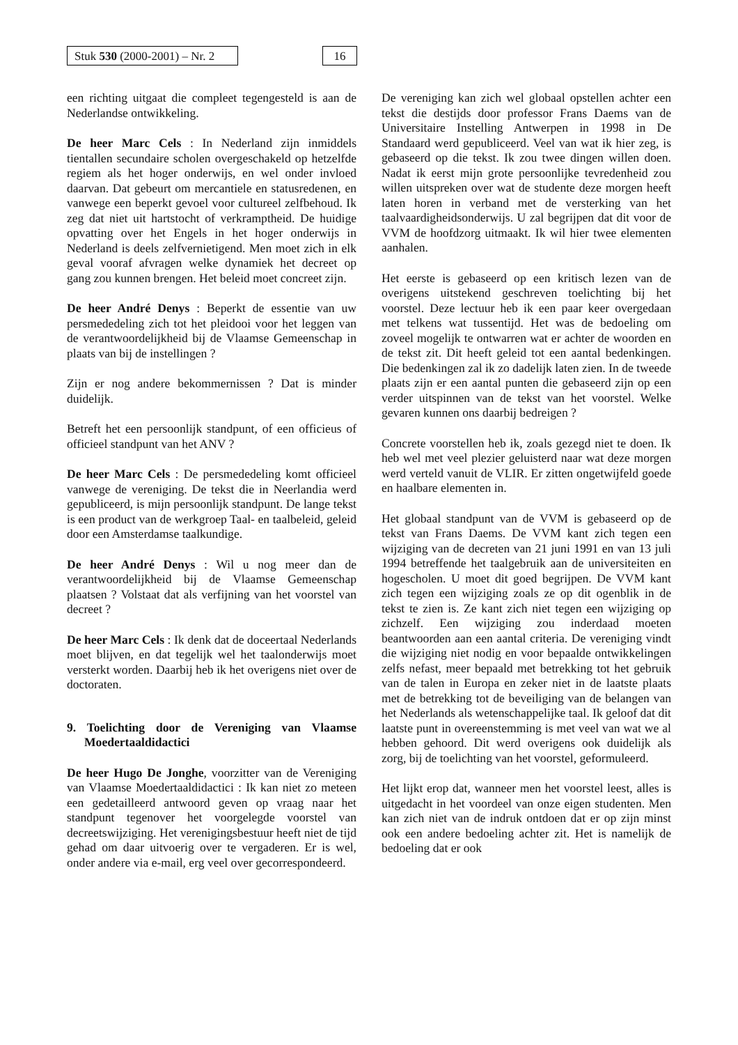Stuk 530 (2000-2001) – Nr. 2
16
een richting uitgaat die compleet tegengesteld is aan de Nederlandse ontwikkeling.
De heer Marc Cels : In Nederland zijn inmiddels tientallen secundaire scholen overgeschakeld op hetzelfde regiem als het hoger onderwijs, en wel onder invloed daarvan. Dat gebeurt om mercantiele en statusredenen, en vanwege een beperkt gevoel voor cultureel zelfbehoud. Ik zeg dat niet uit hartstocht of verkramptheid. De huidige opvatting over het Engels in het hoger onderwijs in Nederland is deels zelfvernietigend. Men moet zich in elk geval vooraf afvragen welke dynamiek het decreet op gang zou kunnen brengen. Het beleid moet concreet zijn.
De heer André Denys : Beperkt de essentie van uw persmededeling zich tot het pleidooi voor het leggen van de verantwoordelijkheid bij de Vlaamse Gemeenschap in plaats van bij de instellingen ?
Zijn er nog andere bekommernissen ? Dat is minder duidelijk.
Betreft het een persoonlijk standpunt, of een officieus of officieel standpunt van het ANV ?
De heer Marc Cels : De persmededeling komt officieel vanwege de vereniging. De tekst die in Neerlandia werd gepubliceerd, is mijn persoonlijk standpunt. De lange tekst is een product van de werkgroep Taal- en taalbeleid, geleid door een Amsterdamse taalkundige.
De heer André Denys : Wil u nog meer dan de verantwoordelijkheid bij de Vlaamse Gemeenschap plaatsen ? Volstaat dat als verfijning van het voorstel van decreet ?
De heer Marc Cels : Ik denk dat de doceertaal Nederlands moet blijven, en dat tegelijk wel het taalonderwijs moet versterkt worden. Daarbij heb ik het overigens niet over de doctoraten.
9. Toelichting door de Vereniging van Vlaamse Moedertaaldidactici
De heer Hugo De Jonghe, voorzitter van de Vereniging van Vlaamse Moedertaaldidactici : Ik kan niet zo meteen een gedetailleerd antwoord geven op vraag naar het standpunt tegenover het voorgelegde voorstel van decreetswijziging. Het verenigingsbestuur heeft niet de tijd gehad om daar uitvoerig over te vergaderen. Er is wel, onder andere via e-mail, erg veel over gecorrespondeerd.
De vereniging kan zich wel globaal opstellen achter een tekst die destijds door professor Frans Daems van de Universitaire Instelling Antwerpen in 1998 in De Standaard werd gepubliceerd. Veel van wat ik hier zeg, is gebaseerd op die tekst. Ik zou twee dingen willen doen. Nadat ik eerst mijn grote persoonlijke tevredenheid zou willen uitspreken over wat de studente deze morgen heeft laten horen in verband met de versterking van het taalvaardigheidsonderwijs. U zal begrijpen dat dit voor de VVM de hoofdzorg uitmaakt. Ik wil hier twee elementen aanhalen.
Het eerste is gebaseerd op een kritisch lezen van de overigens uitstekend geschreven toelichting bij het voorstel. Deze lectuur heb ik een paar keer overgedaan met telkens wat tussentijd. Het was de bedoeling om zoveel mogelijk te ontwarren wat er achter de woorden en de tekst zit. Dit heeft geleid tot een aantal bedenkingen. Die bedenkingen zal ik zo dadelijk laten zien. In de tweede plaats zijn er een aantal punten die gebaseerd zijn op een verder uitspinnen van de tekst van het voorstel. Welke gevaren kunnen ons daarbij bedreigen ?
Concrete voorstellen heb ik, zoals gezegd niet te doen. Ik heb wel met veel plezier geluisterd naar wat deze morgen werd verteld vanuit de VLIR. Er zitten ongetwijfeld goede en haalbare elementen in.
Het globaal standpunt van de VVM is gebaseerd op de tekst van Frans Daems. De VVM kant zich tegen een wijziging van de decreten van 21 juni 1991 en van 13 juli 1994 betreffende het taalgebruik aan de universiteiten en hogescholen. U moet dit goed begrijpen. De VVM kant zich tegen een wijziging zoals ze op dit ogenblik in de tekst te zien is. Ze kant zich niet tegen een wijziging op zichzelf. Een wijziging zou inderdaad moeten beantwoorden aan een aantal criteria. De vereniging vindt die wijziging niet nodig en voor bepaalde ontwikkelingen zelfs nefast, meer bepaald met betrekking tot het gebruik van de talen in Europa en zeker niet in de laatste plaats met de betrekking tot de beveiliging van de belangen van het Nederlands als wetenschappelijke taal. Ik geloof dat dit laatste punt in overeenstemming is met veel van wat we al hebben gehoord. Dit werd overigens ook duidelijk als zorg, bij de toelichting van het voorstel, geformuleerd.
Het lijkt erop dat, wanneer men het voorstel leest, alles is uitgedacht in het voordeel van onze eigen studenten. Men kan zich niet van de indruk ontdoen dat er op zijn minst ook een andere bedoeling achter zit. Het is namelijk de bedoeling dat er ook